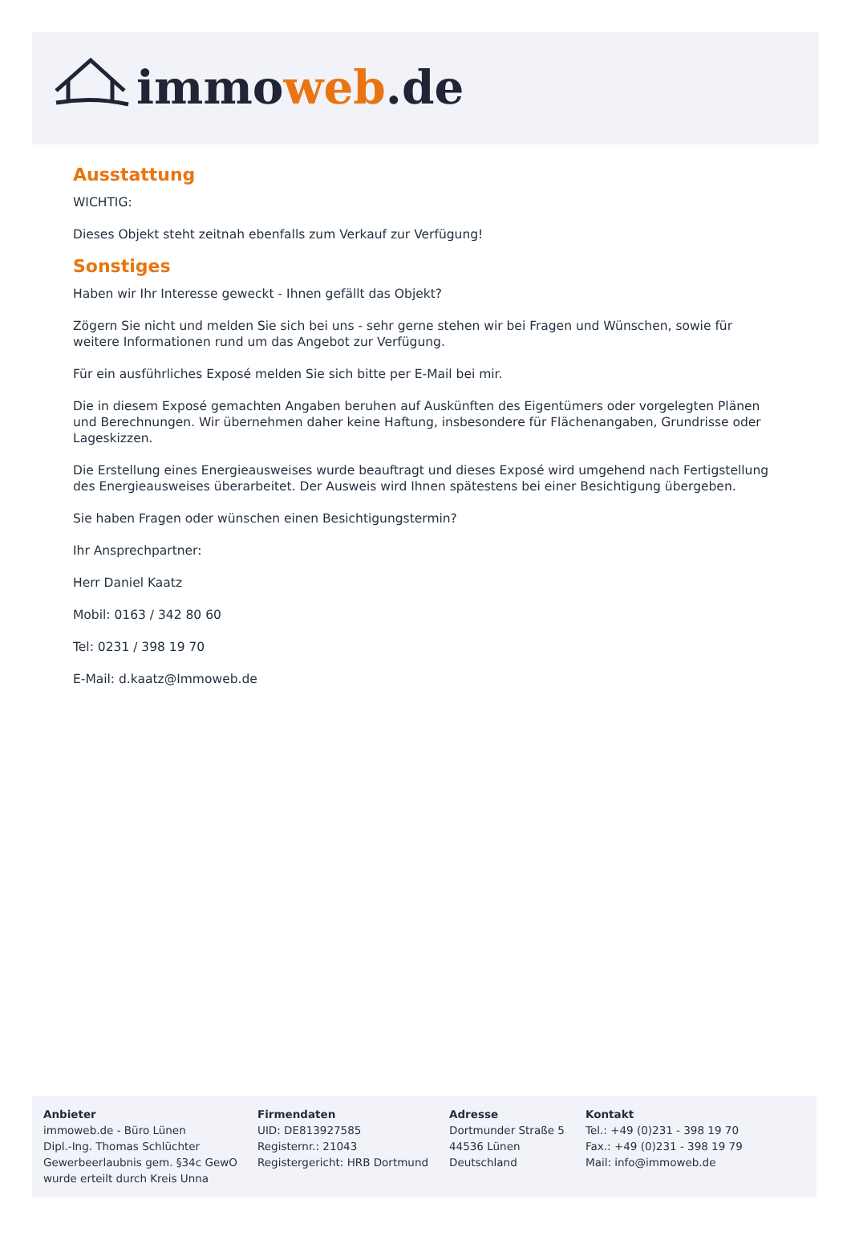immoweb.de
Ausstattung
WICHTIG:
Dieses Objekt steht zeitnah ebenfalls zum Verkauf zur Verfügung!
Sonstiges
Haben wir Ihr Interesse geweckt - Ihnen gefällt das Objekt?
Zögern Sie nicht und melden Sie sich bei uns - sehr gerne stehen wir bei Fragen und Wünschen, sowie für weitere Informationen rund um das Angebot zur Verfügung.
Für ein ausführliches Exposé melden Sie sich bitte per E-Mail bei mir.
Die in diesem Exposé gemachten Angaben beruhen auf Auskünften des Eigentümers oder vorgelegten Plänen und Berechnungen. Wir übernehmen daher keine Haftung, insbesondere für Flächenangaben, Grundrisse oder Lageskizzen.
Die Erstellung eines Energieausweises wurde beauftragt und dieses Exposé wird umgehend nach Fertigstellung des Energieausweises überarbeitet. Der Ausweis wird Ihnen spätestens bei einer Besichtigung übergeben.
Sie haben Fragen oder wünschen einen Besichtigungstermin?
Ihr Ansprechpartner:
Herr Daniel Kaatz
Mobil: 0163 / 342 80 60
Tel: 0231 / 398 19 70
E-Mail: d.kaatz@Immoweb.de
Anbieter
immoweb.de - Büro Lünen
Dipl.-Ing. Thomas Schlüchter
Gewerbeerlaubnis gem. §34c GewO
wurde erteilt durch Kreis Unna
Firmendaten
UID: DE813927585
Registernr.: 21043
Registergericht: HRB Dortmund
Adresse
Dortmunder Straße 5
44536 Lünen
Deutschland
Kontakt
Tel.: +49 (0)231 - 398 19 70
Fax.: +49 (0)231 - 398 19 79
Mail: info@immoweb.de